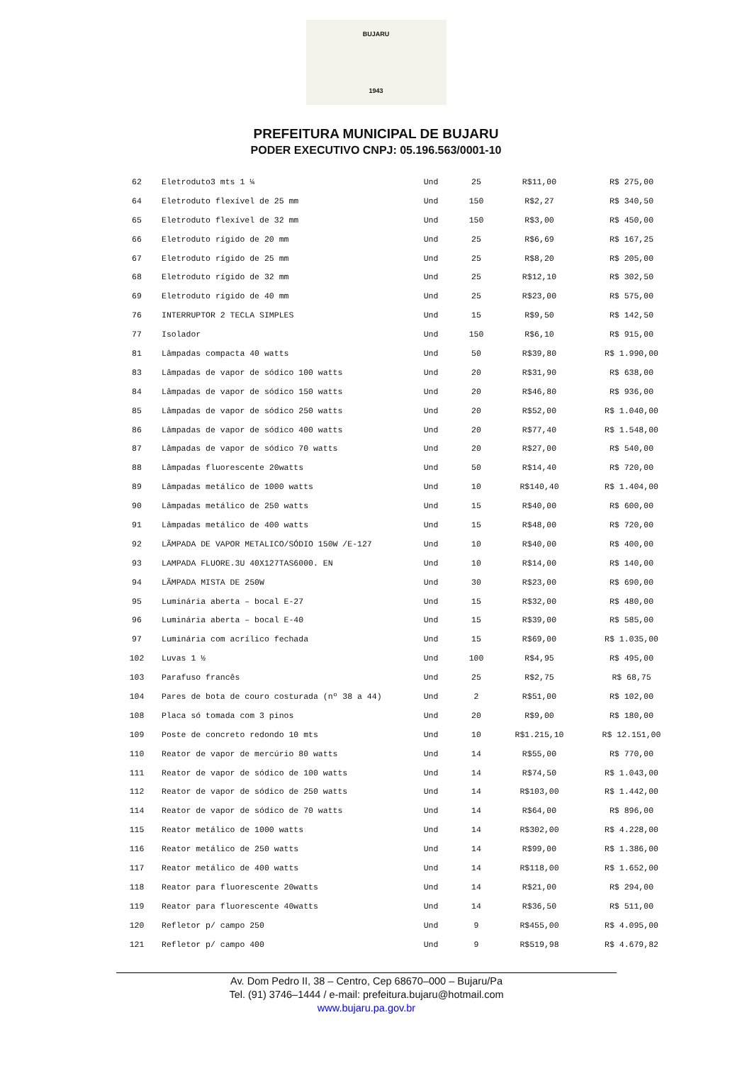BUJARU
1943
PREFEITURA MUNICIPAL DE BUJARU
PODER EXECUTIVO CNPJ: 05.196.563/0001-10
| 62 | Eletroduto3 mts 1 ¼ | Und | 25 | R$11,00 | R$ 275,00 |
| 64 | Eletroduto flexível de 25 mm | Und | 150 | R$2,27 | R$ 340,50 |
| 65 | Eletroduto flexível de 32 mm | Und | 150 | R$3,00 | R$ 450,00 |
| 66 | Eletroduto rígido de 20 mm | Und | 25 | R$6,69 | R$ 167,25 |
| 67 | Eletroduto rígido de 25 mm | Und | 25 | R$8,20 | R$ 205,00 |
| 68 | Eletroduto rígido de 32 mm | Und | 25 | R$12,10 | R$ 302,50 |
| 69 | Eletroduto rígido de 40 mm | Und | 25 | R$23,00 | R$ 575,00 |
| 76 | INTERRUPTOR 2 TECLA SIMPLES | Und | 15 | R$9,50 | R$ 142,50 |
| 77 | Isolador | Und | 150 | R$6,10 | R$ 915,00 |
| 81 | Lâmpadas compacta 40 watts | Und | 50 | R$39,80 | R$ 1.990,00 |
| 83 | Lâmpadas de vapor de sódico 100 watts | Und | 20 | R$31,90 | R$ 638,00 |
| 84 | Lâmpadas de vapor de sódico 150 watts | Und | 20 | R$46,80 | R$ 936,00 |
| 85 | Lâmpadas de vapor de sódico 250 watts | Und | 20 | R$52,00 | R$ 1.040,00 |
| 86 | Lâmpadas de vapor de sódico 400 watts | Und | 20 | R$77,40 | R$ 1.548,00 |
| 87 | Lâmpadas de vapor de sódico 70 watts | Und | 20 | R$27,00 | R$ 540,00 |
| 88 | Lâmpadas fluorescente 20watts | Und | 50 | R$14,40 | R$ 720,00 |
| 89 | Lâmpadas metálico de 1000 watts | Und | 10 | R$140,40 | R$ 1.404,00 |
| 90 | Lâmpadas metálico de 250 watts | Und | 15 | R$40,00 | R$ 600,00 |
| 91 | Lâmpadas metálico de 400 watts | Und | 15 | R$48,00 | R$ 720,00 |
| 92 | LÃMPADA DE VAPOR METALICO/SÓDIO 150W /E-127 | Und | 10 | R$40,00 | R$ 400,00 |
| 93 | LAMPADA FLUORE.3U 40X127TAS6000. EN | Und | 10 | R$14,00 | R$ 140,00 |
| 94 | LÃMPADA MISTA DE 250W | Und | 30 | R$23,00 | R$ 690,00 |
| 95 | Luminária aberta – bocal E-27 | Und | 15 | R$32,00 | R$ 480,00 |
| 96 | Luminária aberta – bocal E-40 | Und | 15 | R$39,00 | R$ 585,00 |
| 97 | Luminária com acrílico fechada | Und | 15 | R$69,00 | R$ 1.035,00 |
| 102 | Luvas 1 ½ | Und | 100 | R$4,95 | R$ 495,00 |
| 103 | Parafuso francês | Und | 25 | R$2,75 | R$ 68,75 |
| 104 | Pares de bota de couro costurada (nº 38 a 44) | Und | 2 | R$51,00 | R$ 102,00 |
| 108 | Placa só tomada com 3 pinos | Und | 20 | R$9,00 | R$ 180,00 |
| 109 | Poste de concreto redondo 10 mts | Und | 10 | R$1.215,10 | R$ 12.151,00 |
| 110 | Reator de vapor de mercúrio 80 watts | Und | 14 | R$55,00 | R$ 770,00 |
| 111 | Reator de vapor de sódico de 100 watts | Und | 14 | R$74,50 | R$ 1.043,00 |
| 112 | Reator de vapor de sódico de 250 watts | Und | 14 | R$103,00 | R$ 1.442,00 |
| 114 | Reator de vapor de sódico de 70 watts | Und | 14 | R$64,00 | R$ 896,00 |
| 115 | Reator metálico de 1000 watts | Und | 14 | R$302,00 | R$ 4.228,00 |
| 116 | Reator metálico de 250 watts | Und | 14 | R$99,00 | R$ 1.386,00 |
| 117 | Reator metálico de 400 watts | Und | 14 | R$118,00 | R$ 1.652,00 |
| 118 | Reator para fluorescente 20watts | Und | 14 | R$21,00 | R$ 294,00 |
| 119 | Reator para fluorescente 40watts | Und | 14 | R$36,50 | R$ 511,00 |
| 120 | Refletor p/ campo 250 | Und | 9 | R$455,00 | R$ 4.095,00 |
| 121 | Refletor p/ campo 400 | Und | 9 | R$519,98 | R$ 4.679,82 |
Av. Dom Pedro II, 38 – Centro, Cep 68670–000 – Bujaru/Pa
Tel. (91) 3746–1444 / e-mail: prefeitura.bujaru@hotmail.com
www.bujaru.pa.gov.br